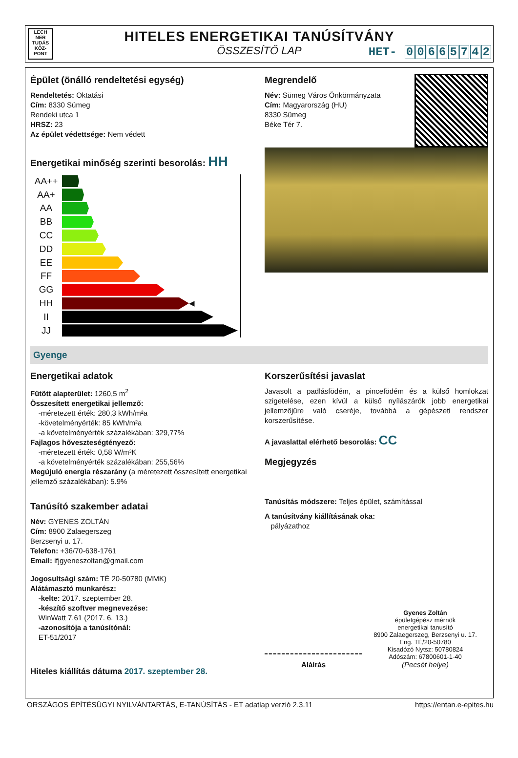LECH NER TUDÁS KÖZ- PONT
HITELES ENERGETIKAI TANÚSÍTVÁNY
ÖSSZESÍTŐ LAP
HET- 00665742
Épület (önálló rendeltetési egység)
Rendeltetés: Oktatási
Cím: 8330 Sümeg
Rendeki utca 1
HRSZ: 23
Az épület védettsége: Nem védett
Energetikai minőség szerinti besorolás: HH
AA++
AA+
AA
BB
CC
DD
EE
FF
GG
HH ◀
II
JJ
Megrendelő
Név: Sümeg Város Önkörmányzata
Cím: Magyarország (HU)
8330 Sümeg
Béke Tér 7.
Gyenge
Energetikai adatok
Fűtött alapterület: 1260,5 m<sup>2</sup>
Összesített energetikai jellemző:
-méretezett érték: 280,3 kWh/m²a
-követelményérték: 85 kWh/m²a
-a követelményérték százalékában: 329,77%
Fajlagos hőveszteségtényező:
-méretezett érték: 0,58 W/m³K
-a követelményérték százalékában: 255,56%
Megújuló energia részarány (a méretezett összesített energetikai jellemző százalékában): 5.9%
Tanúsító szakember adatai
Név: GYENES ZOLTÁN
Cím: 8900 Zalaegerszeg
Berzsenyi u. 17.
Telefon: +36/70-638-1761
Email: ifjgyeneszoltan@gmail.com
Jogosultsági szám: TÉ 20-50780 (MMK)
Alátámasztó munkarész:
-kelte: 2017. szeptember 28.
-készítő szoftver megnevezése:
WinWatt 7.61 (2017. 6. 13.)
-azonosítója a tanúsítónál:
ET-51/2017
Hiteles kiállítás dátuma 2017. szeptember 28.
Korszerűsítési javaslat
Javasolt a padlásfödém, a pincefödém és a külső homlokzat szigetelése, ezen kívül a külső nyílászárók jobb energetikai jellemzőjűre való cseréje, továbbá a gépészeti rendszer korszerűsítése.
A javaslattal elérhető besorolás: CC
Megjegyzés
Tanúsítás módszere: Teljes épület, számítással
A tanúsítvány kiállításának oka:
pályázathoz
Gyenes Zoltán
épületgépész mérnök
energetikai tanusító
8900 Zalaegerszeg, Berzsenyi u. 17.
Eng. TÉ/20-50780
Kisadózó Nytsz: 50780824
Adószám: 67800601-1-40
Aláírás (Pecsét helye)
ORSZÁGOS ÉPÍTÉSÜGYI NYILVÁNTARTÁS, E-TANÚSÍTÁS - ET adatlap verzió 2.3.11 https://entan.e-epites.hu